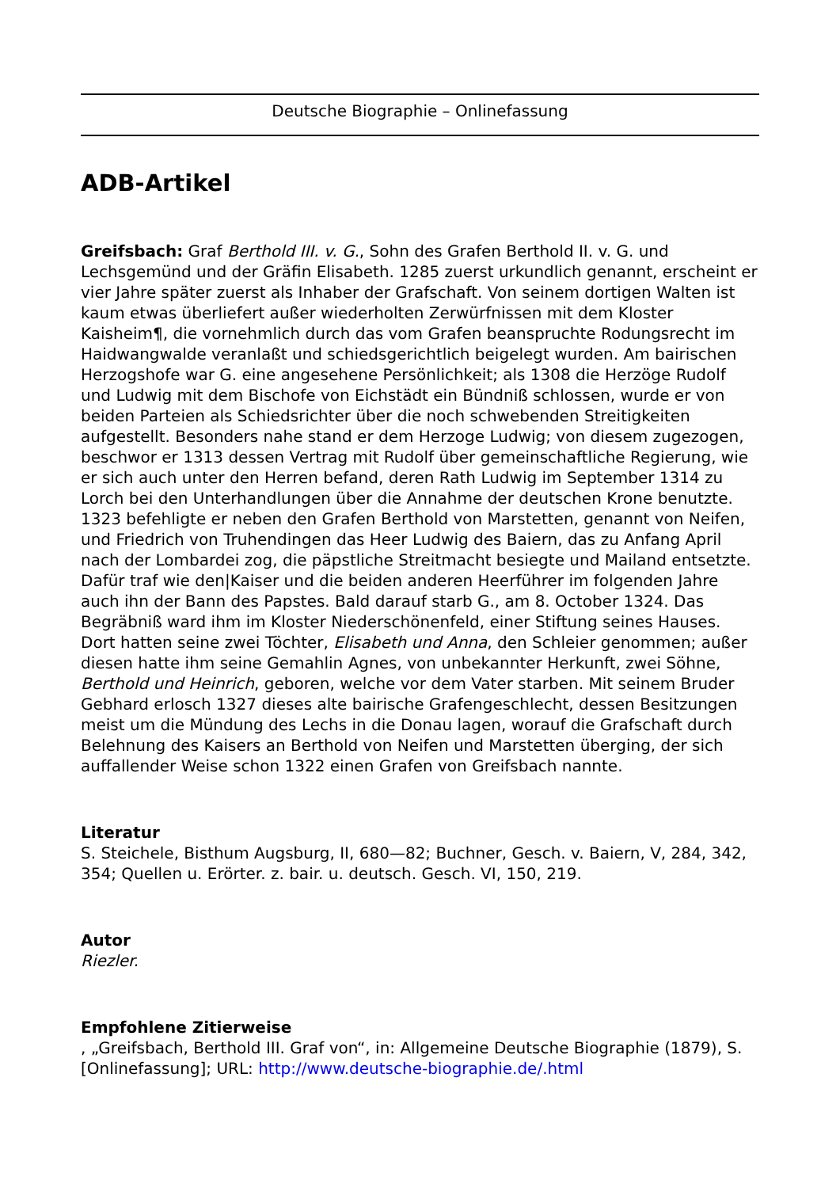Deutsche Biographie – Onlinefassung
ADB-Artikel
Greifsbach: Graf Berthold III. v. G., Sohn des Grafen Berthold II. v. G. und Lechsgemünd und der Gräfin Elisabeth. 1285 zuerst urkundlich genannt, erscheint er vier Jahre später zuerst als Inhaber der Grafschaft. Von seinem dortigen Walten ist kaum etwas überliefert außer wiederholten Zerwürfnissen mit dem Kloster Kaisheim¶, die vornehmlich durch das vom Grafen beanspruchte Rodungsrecht im Haidwangwalde veranlaßt und schiedsgerichtlich beigelegt wurden. Am bairischen Herzogshofe war G. eine angesehene Persönlichkeit; als 1308 die Herzöge Rudolf und Ludwig mit dem Bischofe von Eichstädt ein Bündniß schlossen, wurde er von beiden Parteien als Schiedsrichter über die noch schwebenden Streitigkeiten aufgestellt. Besonders nahe stand er dem Herzoge Ludwig; von diesem zugezogen, beschwor er 1313 dessen Vertrag mit Rudolf über gemeinschaftliche Regierung, wie er sich auch unter den Herren befand, deren Rath Ludwig im September 1314 zu Lorch bei den Unterhandlungen über die Annahme der deutschen Krone benutzte. 1323 befehligte er neben den Grafen Berthold von Marstetten, genannt von Neifen, und Friedrich von Truhendingen das Heer Ludwig des Baiern, das zu Anfang April nach der Lombardei zog, die päpstliche Streitmacht besiegte und Mailand entsetzte. Dafür traf wie den|Kaiser und die beiden anderen Heerführer im folgenden Jahre auch ihn der Bann des Papstes. Bald darauf starb G., am 8. October 1324. Das Begräbniß ward ihm im Kloster Niederschönenfeld, einer Stiftung seines Hauses. Dort hatten seine zwei Töchter, Elisabeth und Anna, den Schleier genommen; außer diesen hatte ihm seine Gemahlin Agnes, von unbekannter Herkunft, zwei Söhne, Berthold und Heinrich, geboren, welche vor dem Vater starben. Mit seinem Bruder Gebhard erlosch 1327 dieses alte bairische Grafengeschlecht, dessen Besitzungen meist um die Mündung des Lechs in die Donau lagen, worauf die Grafschaft durch Belehnung des Kaisers an Berthold von Neifen und Marstetten überging, der sich auffallender Weise schon 1322 einen Grafen von Greifsbach nannte.
Literatur
S. Steichele, Bisthum Augsburg, II, 680—82; Buchner, Gesch. v. Baiern, V, 284, 342, 354; Quellen u. Erörter. z. bair. u. deutsch. Gesch. VI, 150, 219.
Autor
Riezler.
Empfohlene Zitierweise
, „Greifsbach, Berthold III. Graf von“, in: Allgemeine Deutsche Biographie (1879), S. [Onlinefassung]; URL: http://www.deutsche-biographie.de/.html